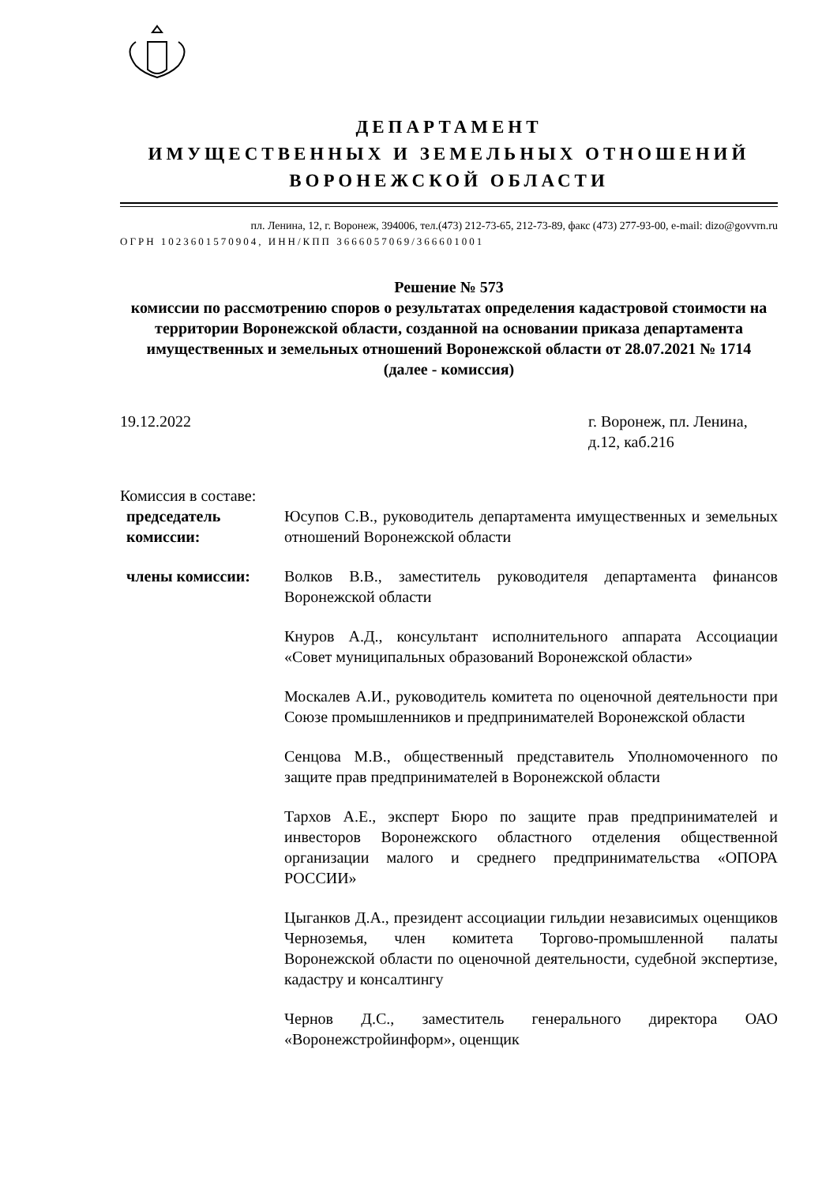ДЕПАРТАМЕНТ
ИМУЩЕСТВЕННЫХ И ЗЕМЕЛЬНЫХ ОТНОШЕНИЙ
ВОРОНЕЖСКОЙ ОБЛАСТИ
пл. Ленина, 12, г. Воронеж, 394006, тел.(473) 212-73-65, 212-73-89, факс (473) 277-93-00, e-mail: dizo@govvrn.ru
ОГРН 1023601570904, ИНН/КПП 3666057069/366601001
Решение № 573
комиссии по рассмотрению споров о результатах определения кадастровой стоимости на территории Воронежской области, созданной на основании приказа департамента имущественных и земельных отношений Воронежской области от 28.07.2021 № 1714
(далее - комиссия)
19.12.2022 г. Воронеж, пл. Ленина, д.12, каб.216
Комиссия в составе:
председатель комиссии:
Юсупов С.В., руководитель департамента имущественных и земельных отношений Воронежской области
члены комиссии: Волков В.В., заместитель руководителя департамента финансов Воронежской области
Кнуров А.Д., консультант исполнительного аппарата Ассоциации «Совет муниципальных образований Воронежской области»
Москалев А.И., руководитель комитета по оценочной деятельности при Союзе промышленников и предпринимателей Воронежской области
Сенцова М.В., общественный представитель Уполномоченного по защите прав предпринимателей в Воронежской области
Тархов А.Е., эксперт Бюро по защите прав предпринимателей и инвесторов Воронежского областного отделения общественной организации малого и среднего предпринимательства «ОПОРА РОССИИ»
Цыганков Д.А., президент ассоциации гильдии независимых оценщиков Черноземья, член комитета Торгово-промышленной палаты Воронежской области по оценочной деятельности, судебной экспертизе, кадастру и консалтингу
Чернов Д.С., заместитель генерального директора ОАО «Воронежстройинформ», оценщик